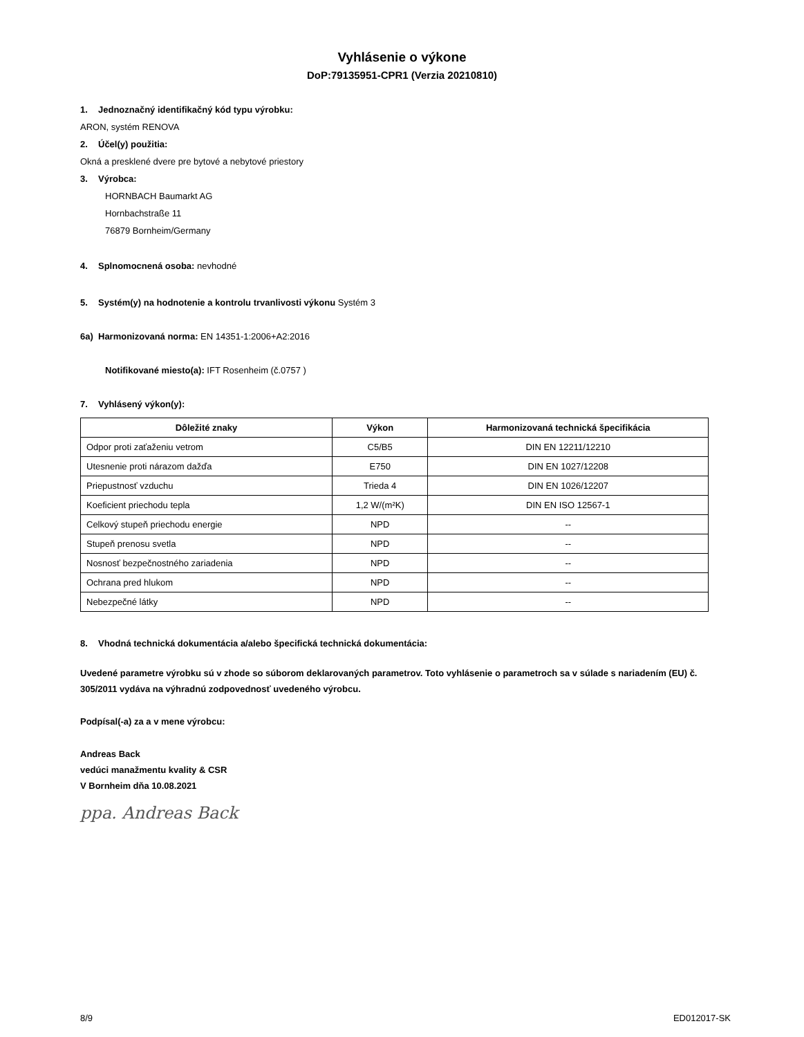Vyhlásenie o výkone
DoP:79135951-CPR1 (Verzia 20210810)
1. Jednoznačný identifikačný kód typu výrobku:
ARON, systém RENOVA
2. Účel(y) použitia:
Okná a presklené dvere pre bytové a nebytové priestory
3. Výrobca:
HORNBACH Baumarkt AG
Hornbachstraße 11
76879 Bornheim/Germany
4. Splnomocnená osoba: nevhodné
5. Systém(y) na hodnotenie a kontrolu trvanlivosti výkonu Systém 3
6a) Harmonizovaná norma: EN 14351-1:2006+A2:2016
Notifikované miesto(a): IFT Rosenheim (č.0757 )
7. Vyhlásený výkon(y):
| Dôležité znaky | Výkon | Harmonizovaná technická špecifikácia |
| --- | --- | --- |
| Odpor proti zaťaženiu vetrom | C5/B5 | DIN EN 12211/12210 |
| Utesnenie proti nárazom dažďa | E750 | DIN EN 1027/12208 |
| Priepustnosť vzduchu | Trieda 4 | DIN EN 1026/12207 |
| Koeficient priechodu tepla | 1,2 W/(m²K) | DIN EN ISO 12567-1 |
| Celkový stupeň priechodu energie | NPD | -- |
| Stupeň prenosu svetla | NPD | -- |
| Nosnosť bezpečnostného zariadenia | NPD | -- |
| Ochrana pred hlukom | NPD | -- |
| Nebezpečné látky | NPD | -- |
8. Vhodná technická dokumentácia a/alebo špecifická technická dokumentácia:
Uvedené parametre výrobku sú v zhode so súborom deklarovaných parametrov. Toto vyhlásenie o parametroch sa v súlade s nariadením (EU) č. 305/2011 vydáva na výhradnú zodpovednosť uvedeného výrobcu.
Podpísal(-a) za a v mene výrobcu:
Andreas Back
vedúci manažmentu kvality & CSR
V Bornheim dňa 10.08.2021
ppa. Andreas Back
8/9 ED012017-SK